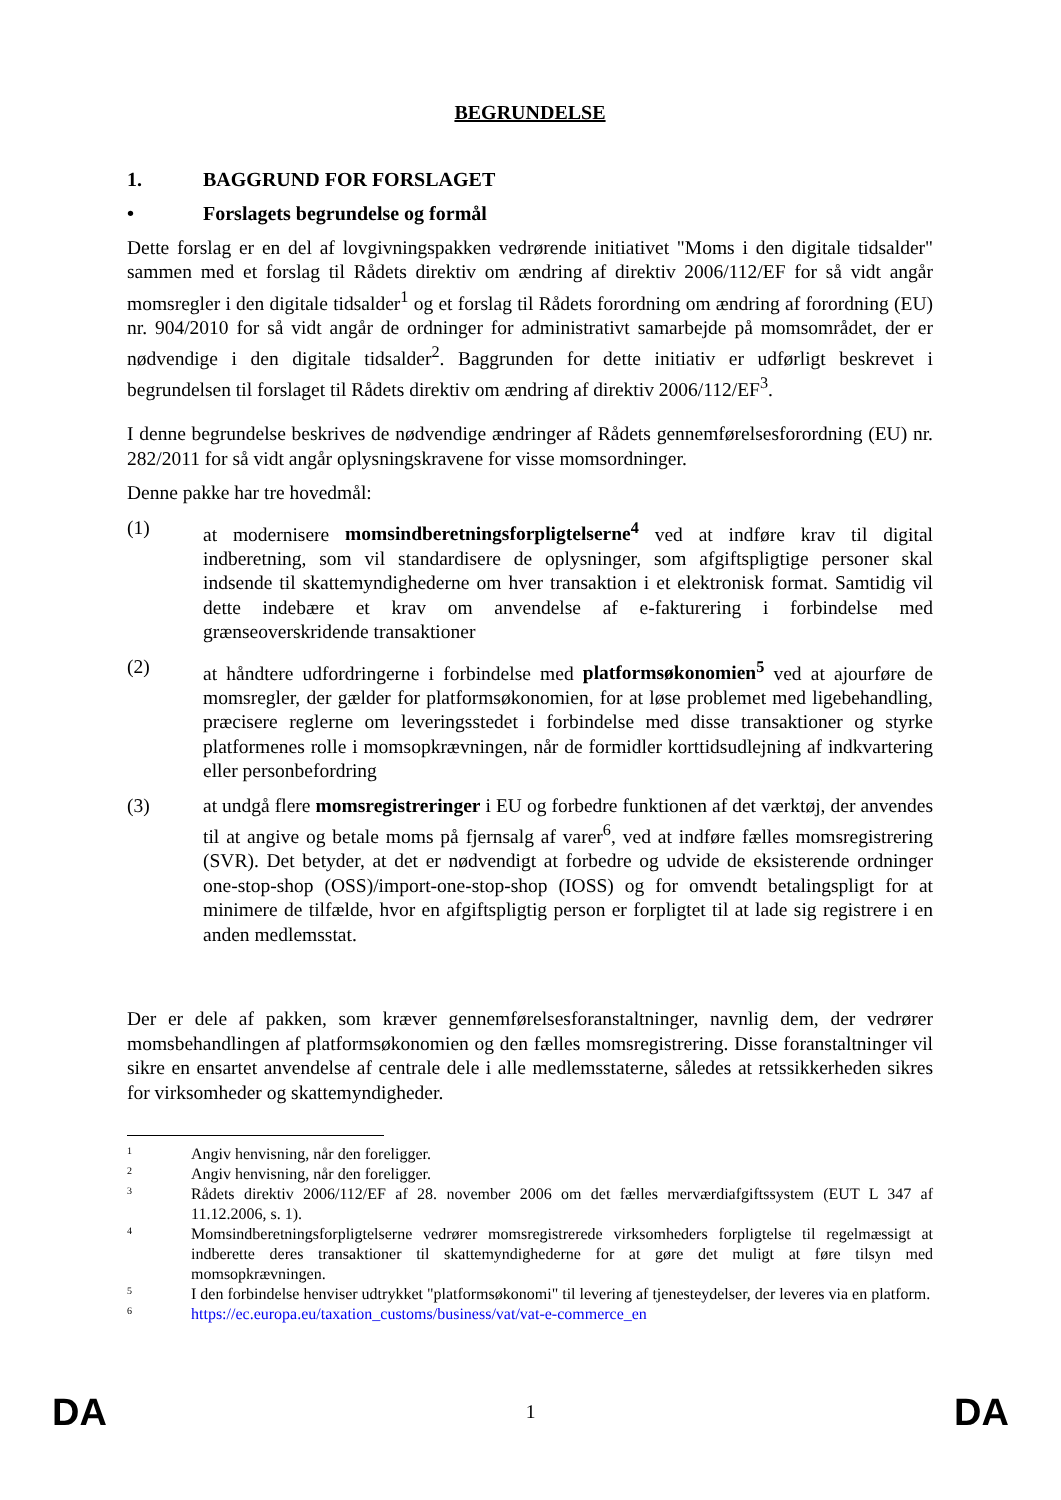BEGRUNDELSE
1. BAGGRUND FOR FORSLAGET
• Forslagets begrundelse og formål
Dette forslag er en del af lovgivningspakken vedrørende initiativet "Moms i den digitale tidsalder" sammen med et forslag til Rådets direktiv om ændring af direktiv 2006/112/EF for så vidt angår momsregler i den digitale tidsalder<sup>1</sup> og et forslag til Rådets forordning om ændring af forordning (EU) nr. 904/2010 for så vidt angår de ordninger for administrativt samarbejde på momsområdet, der er nødvendige i den digitale tidsalder<sup>2</sup>. Baggrunden for dette initiativ er udførligt beskrevet i begrundelsen til forslaget til Rådets direktiv om ændring af direktiv 2006/112/EF<sup>3</sup>.
I denne begrundelse beskrives de nødvendige ændringer af Rådets gennemførelsesforordning (EU) nr. 282/2011 for så vidt angår oplysningskravene for visse momsordninger.
Denne pakke har tre hovedmål:
(1) at modernisere momsindberetningsforpligtelserne<sup>4</sup> ved at indføre krav til digital indberetning, som vil standardisere de oplysninger, som afgiftspligtige personer skal indsende til skattemyndighederne om hver transaktion i et elektronisk format. Samtidig vil dette indebære et krav om anvendelse af e-fakturering i forbindelse med grænseoverskridende transaktioner
(2) at håndtere udfordringerne i forbindelse med platformsøkonomien<sup>5</sup> ved at ajourføre de momsregler, der gælder for platformsøkonomien, for at løse problemet med ligebehandling, præcisere reglerne om leveringsstedet i forbindelse med disse transaktioner og styrke platformenes rolle i momsopkrævningen, når de formidler korttidsudlejning af indkvartering eller personbefordring
(3) at undgå flere momsregistreringer i EU og forbedre funktionen af det værktøj, der anvendes til at angive og betale moms på fjernsalg af varer<sup>6</sup>, ved at indføre fælles momsregistrering (SVR). Det betyder, at det er nødvendigt at forbedre og udvide de eksisterende ordninger one-stop-shop (OSS)/import-one-stop-shop (IOSS) og for omvendt betalingspligt for at minimere de tilfælde, hvor en afgiftspligtig person er forpligtet til at lade sig registrere i en anden medlemsstat.
Der er dele af pakken, som kræver gennemførelsesforanstaltninger, navnlig dem, der vedrører momsbehandlingen af platformsøkonomien og den fælles momsregistrering. Disse foranstaltninger vil sikre en ensartet anvendelse af centrale dele i alle medlemsstaterne, således at retssikkerheden sikres for virksomheder og skattemyndigheder.
1 Angiv henvisning, når den foreligger.
2 Angiv henvisning, når den foreligger.
3 Rådets direktiv 2006/112/EF af 28. november 2006 om det fælles merværdiafgiftssystem (EUT L 347 af 11.12.2006, s. 1).
4 Momsindberetningsforpligtelserne vedrører momsregistrerede virksomheders forpligtelse til regelmæssigt at indberette deres transaktioner til skattemyndighederne for at gøre det muligt at føre tilsyn med momsopkrævningen.
5 I den forbindelse henviser udtrykket "platformsøkonomi" til levering af tjenesteydelser, der leveres via en platform.
6 https://ec.europa.eu/taxation_customs/business/vat/vat-e-commerce_en
DA 1 DA